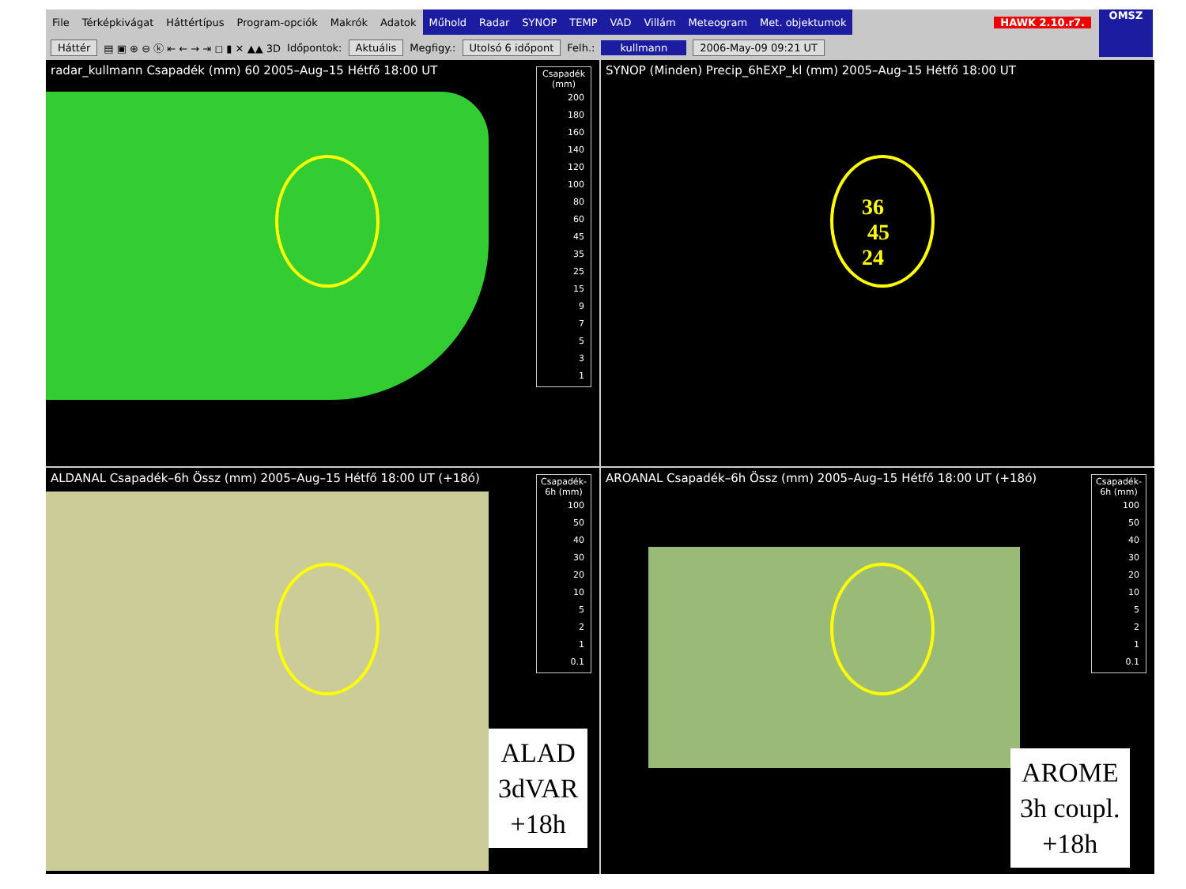File Térképkivágat Háttértípus Program-opciók Makrók Adatok
Műhold Radar SYNOP TEMP VAD Villám Meteogram Met. objektumok
HAWK 2.10.r7. OMSZ
Háttér ▤ ▣ ⊕ ⊖ ⓚ ⇤ ← → ⇥ ◻ ▮ ✕ ▲▲ 3D Időpontok: Aktuális Megfigy.: Utolsó 6 időpont Felh.: kullmann 2006-May-09 09:21 UT
radar_kullmann Csapadék (mm) 60 2005–Aug–15 Hétfő 18:00 UT
Csapadék (mm)
200
180
160
140
120
100
80
60
45
35
25
15
9
7
5
3
1
SYNOP (Minden) Precip_6hEXP_kl (mm) 2005–Aug–15 Hétfő 18:00 UT
36
45
24
ALDANAL Csapadék–6h Össz (mm) 2005–Aug–15 Hétfő 18:00 UT (+18ó)
Csapadék-6h (mm)
100
50
40
30
20
10
5
2
1
0.1
ALAD
3dVAR
+18h
AROANAL Csapadék–6h Össz (mm) 2005–Aug–15 Hétfő 18:00 UT (+18ó)
Csapadék-6h (mm)
100
50
40
30
20
10
5
2
1
0.1
AROME
3h coupl.
+18h